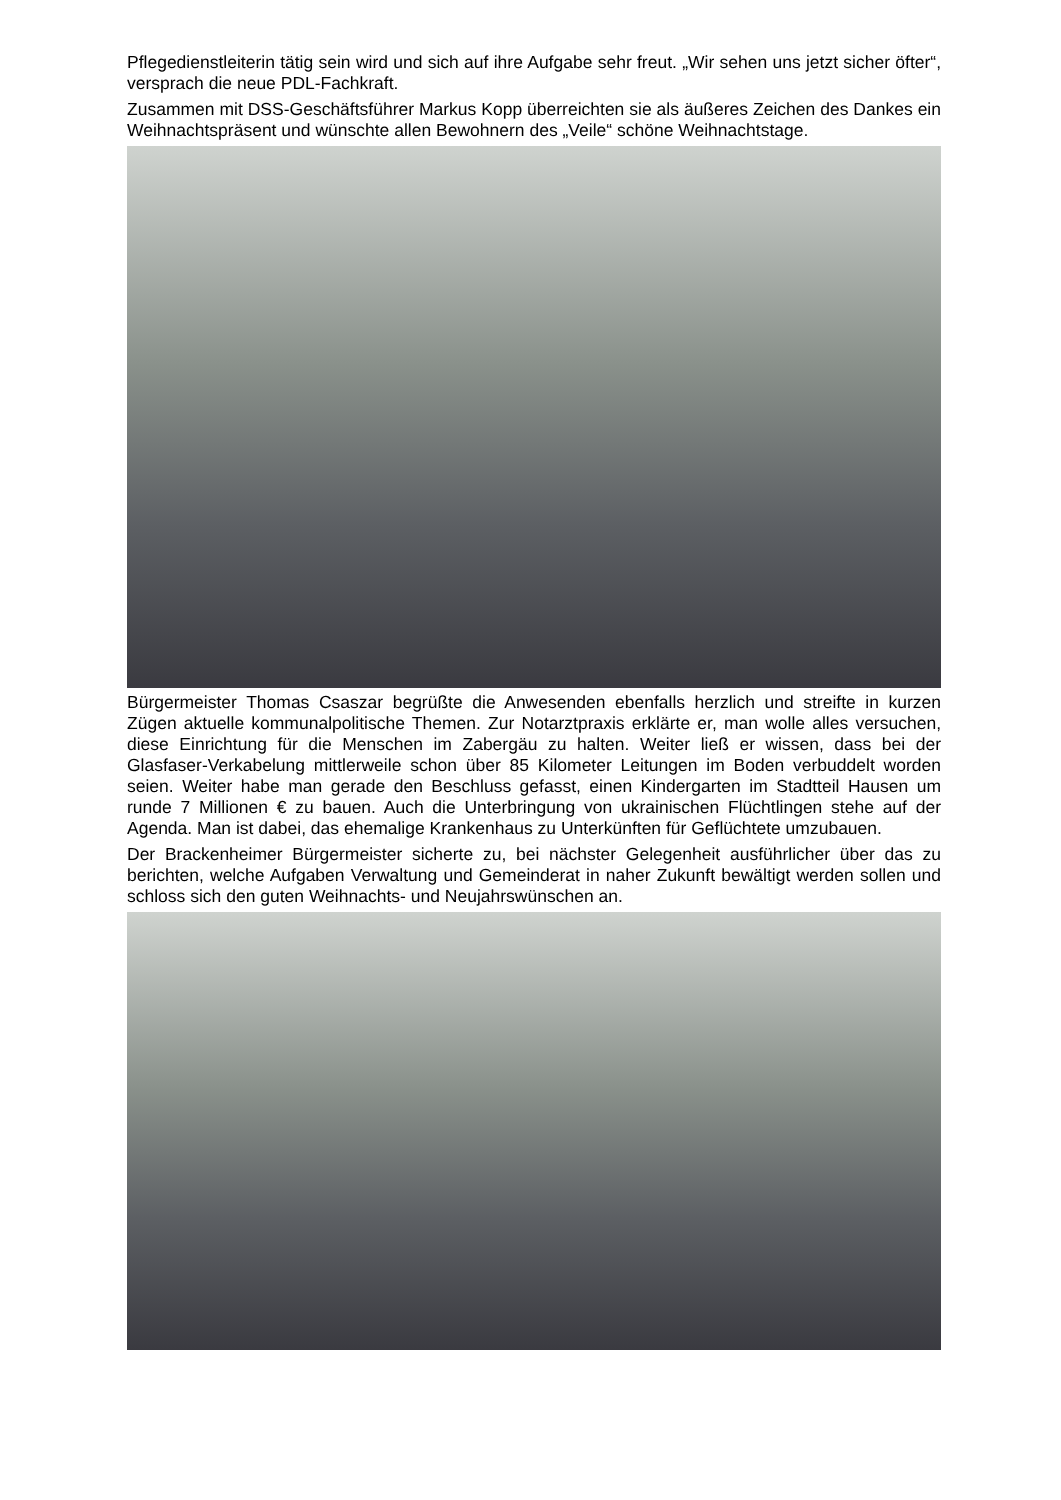Pflegedienstleiterin tätig sein wird und sich auf ihre Aufgabe sehr freut. „Wir sehen uns jetzt sicher öfter“, versprach die neue PDL-Fachkraft.
Zusammen mit DSS-Geschäftsführer Markus Kopp überreichten sie als äußeres Zeichen des Dankes ein Weihnachtspräsent und wünschte allen Bewohnern des „Veile“ schöne Weihnachtstage.
Bürgermeister Thomas Csaszar begrüßte die Anwesenden ebenfalls herzlich und streifte in kurzen Zügen aktuelle kommunalpolitische Themen. Zur Notarztpraxis erklärte er, man wolle alles versuchen, diese Einrichtung für die Menschen im Zabergäu zu halten. Weiter ließ er wissen, dass bei der Glasfaser-Verkabelung mittlerweile schon über 85 Kilometer Leitungen im Boden verbuddelt worden seien. Weiter habe man gerade den Beschluss gefasst, einen Kindergarten im Stadtteil Hausen um runde 7 Millionen € zu bauen. Auch die Unterbringung von ukrainischen Flüchtlingen stehe auf der Agenda. Man ist dabei, das ehemalige Krankenhaus zu Unterkünften für Geflüchtete umzubauen.
Der Brackenheimer Bürgermeister sicherte zu, bei nächster Gelegenheit ausführlicher über das zu berichten, welche Aufgaben Verwaltung und Gemeinderat in naher Zukunft bewältigt werden sollen und schloss sich den guten Weihnachts- und Neujahrswünschen an.